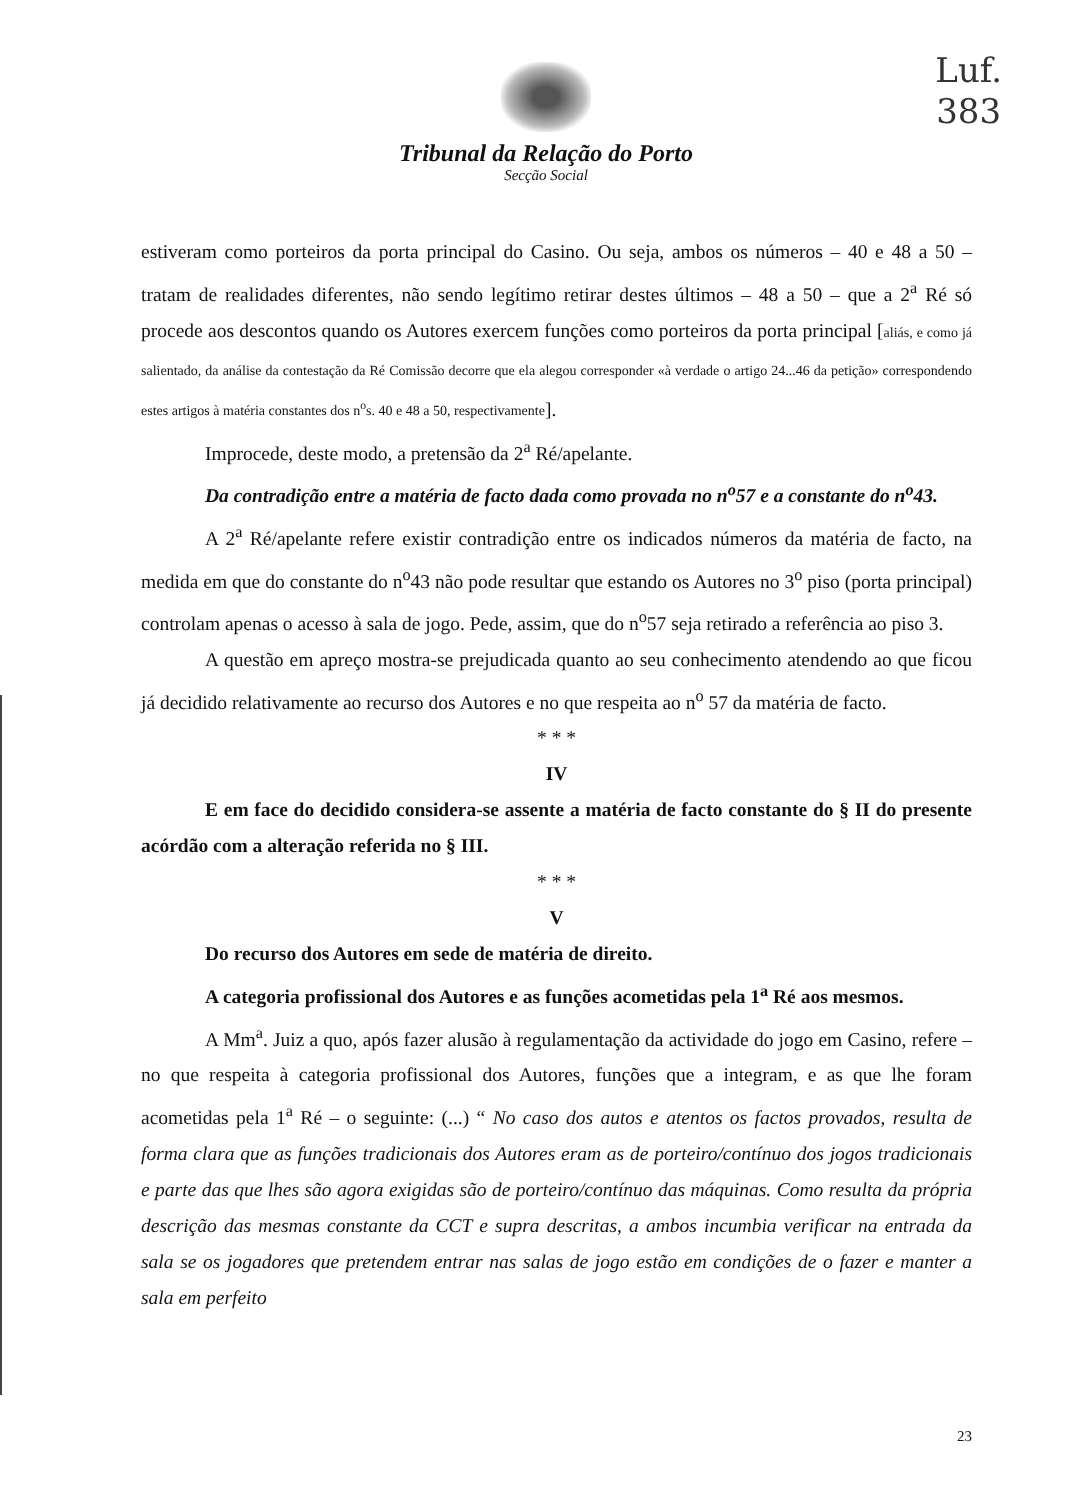Luf.
383
Tribunal da Relação do Porto
Secção Social
estiveram como porteiros da porta principal do Casino. Ou seja, ambos os números – 40 e 48 a 50 – tratam de realidades diferentes, não sendo legítimo retirar destes últimos – 48 a 50 – que a 2<sup>a</sup> Ré só procede aos descontos quando os Autores exercem funções como porteiros da porta principal [aliás, e como já salientado, da análise da contestação da Ré Comissão decorre que ela alegou corresponder «à verdade o artigo 24...46 da petição» correspondendo estes artigos à matéria constantes dos n<sup>o</sup>s. 40 e 48 a 50, respectivamente].
Improcede, deste modo, a pretensão da 2<sup>a</sup> Ré/apelante.
Da contradição entre a matéria de facto dada como provada no n<sup>o</sup>57 e a constante do n<sup>o</sup>43.
A 2<sup>a</sup> Ré/apelante refere existir contradição entre os indicados números da matéria de facto, na medida em que do constante do n<sup>o</sup>43 não pode resultar que estando os Autores no 3<sup>o</sup> piso (porta principal) controlam apenas o acesso à sala de jogo. Pede, assim, que do n<sup>o</sup>57 seja retirado a referência ao piso 3.
A questão em apreço mostra-se prejudicada quanto ao seu conhecimento atendendo ao que ficou já decidido relativamente ao recurso dos Autores e no que respeita ao n<sup>o</sup> 57 da matéria de facto.
* * *
IV
E em face do decidido considera-se assente a matéria de facto constante do § II do presente acórdão com a alteração referida no § III.
* * *
V
Do recurso dos Autores em sede de matéria de direito.
A categoria profissional dos Autores e as funções acometidas pela 1<sup>a</sup> Ré aos mesmos.
A Mm<sup>a</sup>. Juiz a quo, após fazer alusão à regulamentação da actividade do jogo em Casino, refere – no que respeita à categoria profissional dos Autores, funções que a integram, e as que lhe foram acometidas pela 1<sup>a</sup> Ré – o seguinte: (...) “ No caso dos autos e atentos os factos provados, resulta de forma clara que as funções tradicionais dos Autores eram as de porteiro/contínuo dos jogos tradicionais e parte das que lhes são agora exigidas são de porteiro/contínuo das máquinas. Como resulta da própria descrição das mesmas constante da CCT e supra descritas, a ambos incumbia verificar na entrada da sala se os jogadores que pretendem entrar nas salas de jogo estão em condições de o fazer e manter a sala em perfeito
23